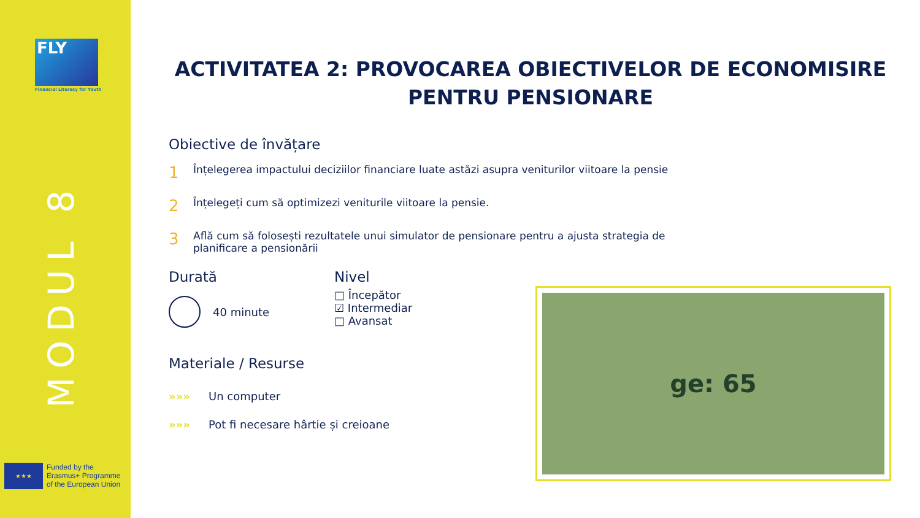FLY
Financial Literacy for Youth
MODUL 8
★★★
Funded by the
Erasmus+ Programme
of the European Union
ACTIVITATEA 2: PROVOCAREA OBIECTIVELOR DE ECONOMISIRE PENTRU PENSIONARE
Obiective de învățare
1
Înțelegerea impactului deciziilor financiare luate astăzi asupra veniturilor viitoare la pensie
2
Înțelegeți cum să optimizezi veniturile viitoare la pensie.
3
Află cum să folosești rezultatele unui simulator de pensionare pentru a ajusta strategia de
planificare a pensionării
Durată
40 minute
Nivel
□ Începător
☑ Intermediar
□ Avansat
Materiale / Resurse
»»» Un computer
»»» Pot fi necesare hârtie și creioane
ge: 65